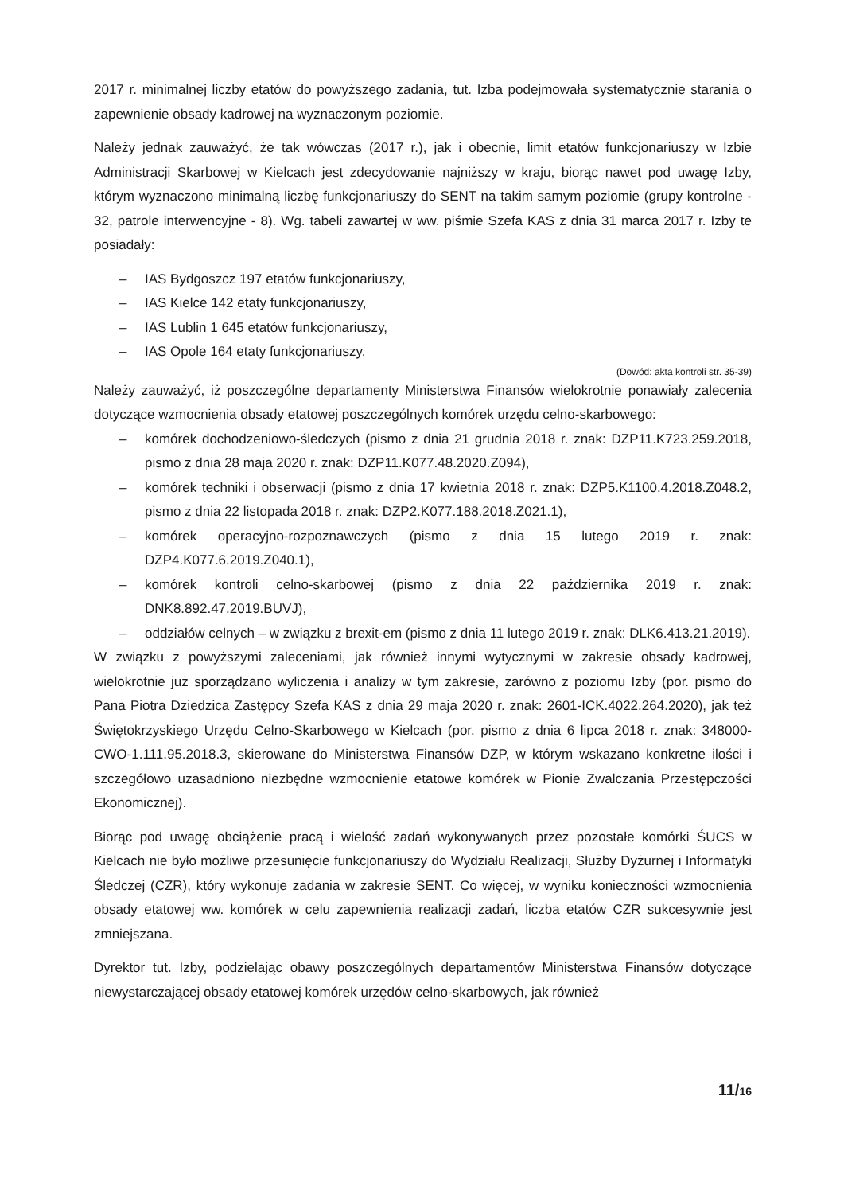2017 r. minimalnej liczby etatów do powyższego zadania, tut. Izba podejmowała systematycznie starania o zapewnienie obsady kadrowej na wyznaczonym poziomie.
Należy jednak zauważyć, że tak wówczas (2017 r.), jak i obecnie, limit etatów funkcjonariuszy w Izbie Administracji Skarbowej w Kielcach jest zdecydowanie najniższy w kraju, biorąc nawet pod uwagę Izby, którym wyznaczono minimalną liczbę funkcjonariuszy do SENT na takim samym poziomie (grupy kontrolne - 32, patrole interwencyjne - 8). Wg. tabeli zawartej w ww. piśmie Szefa KAS z dnia 31 marca 2017 r. Izby te posiadały:
– IAS Bydgoszcz 197 etatów funkcjonariuszy,
– IAS Kielce 142 etaty funkcjonariuszy,
– IAS Lublin 1 645 etatów funkcjonariuszy,
– IAS Opole 164 etaty funkcjonariuszy.
(Dowód: akta kontroli str. 35-39)
Należy zauważyć, iż poszczególne departamenty Ministerstwa Finansów wielokrotnie ponawiały zalecenia dotyczące wzmocnienia obsady etatowej poszczególnych komórek urzędu celno-skarbowego:
– komórek dochodzeniowo-śledczych (pismo z dnia 21 grudnia 2018 r. znak: DZP11.K723.259.2018, pismo z dnia 28 maja 2020 r. znak: DZP11.K077.48.2020.Z094),
– komórek techniki i obserwacji (pismo z dnia 17 kwietnia 2018 r. znak: DZP5.K1100.4.2018.Z048.2, pismo z dnia 22 listopada 2018 r. znak: DZP2.K077.188.2018.Z021.1),
– komórek operacyjno-rozpoznawczych (pismo z dnia 15 lutego 2019 r. znak: DZP4.K077.6.2019.Z040.1),
– komórek kontroli celno-skarbowej (pismo z dnia 22 października 2019 r. znak: DNK8.892.47.2019.BUVJ),
– oddziałów celnych – w związku z brexit-em (pismo z dnia 11 lutego 2019 r. znak: DLK6.413.21.2019).
W związku z powyższymi zaleceniami, jak również innymi wytycznymi w zakresie obsady kadrowej, wielokrotnie już sporządzano wyliczenia i analizy w tym zakresie, zarówno z poziomu Izby (por. pismo do Pana Piotra Dziedzica Zastępcy Szefa KAS z dnia 29 maja 2020 r. znak: 2601-ICK.4022.264.2020), jak też Świętokrzyskiego Urzędu Celno-Skarbowego w Kielcach (por. pismo z dnia 6 lipca 2018 r. znak: 348000-CWO-1.111.95.2018.3, skierowane do Ministerstwa Finansów DZP, w którym wskazano konkretne ilości i szczegółowo uzasadniono niezbędne wzmocnienie etatowe komórek w Pionie Zwalczania Przestępczości Ekonomicznej).
Biorąc pod uwagę obciążenie pracą i wielość zadań wykonywanych przez pozostałe komórki ŚUCS w Kielcach nie było możliwe przesunięcie funkcjonariuszy do Wydziału Realizacji, Służby Dyżurnej i Informatyki Śledczej (CZR), który wykonuje zadania w zakresie SENT. Co więcej, w wyniku konieczności wzmocnienia obsady etatowej ww. komórek w celu zapewnienia realizacji zadań, liczba etatów CZR sukcesywnie jest zmniejszana.
Dyrektor tut. Izby, podzielając obawy poszczególnych departamentów Ministerstwa Finansów dotyczące niewystarczającej obsady etatowej komórek urzędów celno-skarbowych, jak również
11/16